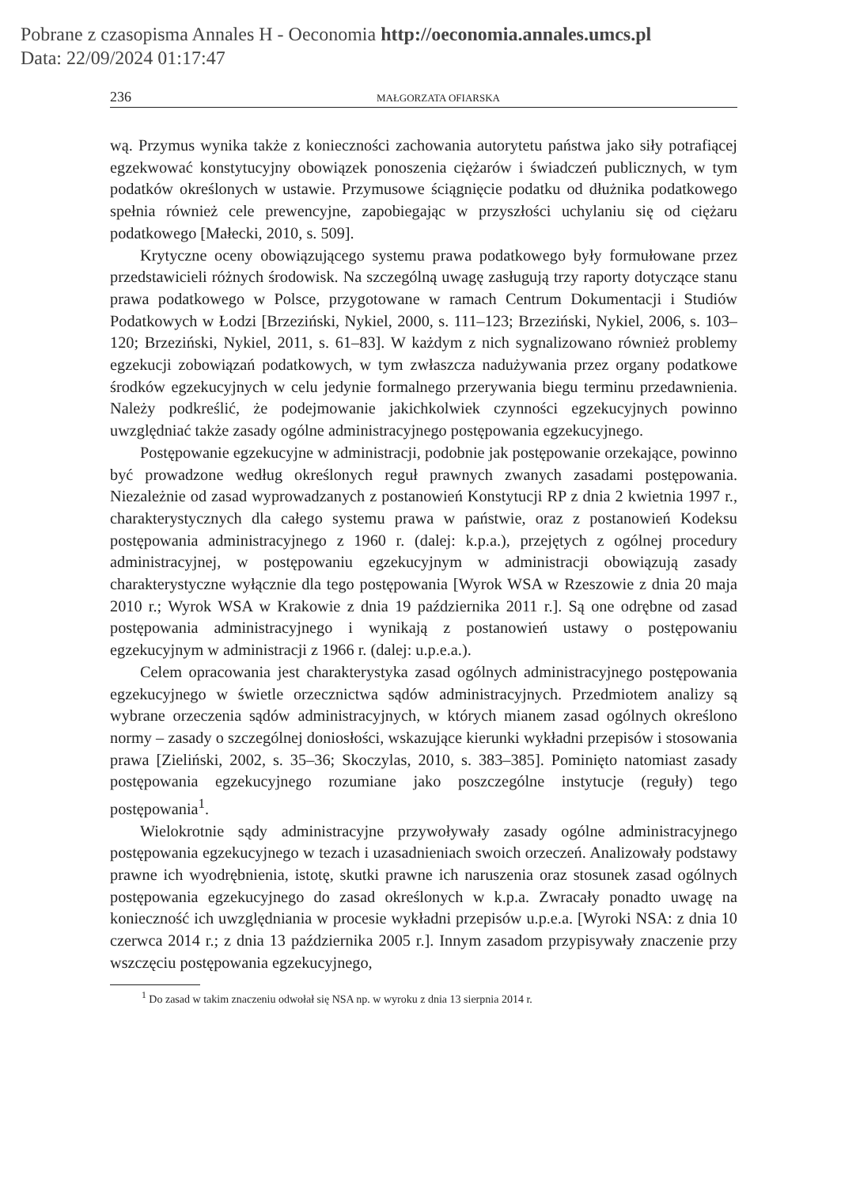Pobrane z czasopisma Annales H - Oeconomia http://oeconomia.annales.umcs.pl
Data: 22/09/2024 01:17:47
236 MAŁGORZATA OFIARSKA
wą. Przymus wynika także z konieczności zachowania autorytetu państwa jako siły potrafiącej egzekwować konstytucyjny obowiązek ponoszenia ciężarów i świadczeń publicznych, w tym podatków określonych w ustawie. Przymusowe ściągnięcie podatku od dłużnika podatkowego spełnia również cele prewencyjne, zapobiegając w przyszłości uchylaniu się od ciężaru podatkowego [Małecki, 2010, s. 509].
Krytyczne oceny obowiązującego systemu prawa podatkowego były formułowane przez przedstawicieli różnych środowisk. Na szczególną uwagę zasługują trzy raporty dotyczące stanu prawa podatkowego w Polsce, przygotowane w ramach Centrum Dokumentacji i Studiów Podatkowych w Łodzi [Brzeziński, Nykiel, 2000, s. 111–123; Brzeziński, Nykiel, 2006, s. 103–120; Brzeziński, Nykiel, 2011, s. 61–83]. W każdym z nich sygnalizowano również problemy egzekucji zobowiązań podatkowych, w tym zwłaszcza nadużywania przez organy podatkowe środków egzekucyjnych w celu jedynie formalnego przerywania biegu terminu przedawnienia. Należy podkreślić, że podejmowanie jakichkolwiek czynności egzekucyjnych powinno uwzględniać także zasady ogólne administracyjnego postępowania egzekucyjnego.
Postępowanie egzekucyjne w administracji, podobnie jak postępowanie orzekające, powinno być prowadzone według określonych reguł prawnych zwanych zasadami postępowania. Niezależnie od zasad wyprowadzanych z postanowień Konstytucji RP z dnia 2 kwietnia 1997 r., charakterystycznych dla całego systemu prawa w państwie, oraz z postanowień Kodeksu postępowania administracyjnego z 1960 r. (dalej: k.p.a.), przejętych z ogólnej procedury administracyjnej, w postępowaniu egzekucyjnym w administracji obowiązują zasady charakterystyczne wyłącznie dla tego postępowania [Wyrok WSA w Rzeszowie z dnia 20 maja 2010 r.; Wyrok WSA w Krakowie z dnia 19 października 2011 r.]. Są one odrębne od zasad postępowania administracyjnego i wynikają z postanowień ustawy o postępowaniu egzekucyjnym w administracji z 1966 r. (dalej: u.p.e.a.).
Celem opracowania jest charakterystyka zasad ogólnych administracyjnego postępowania egzekucyjnego w świetle orzecznictwa sądów administracyjnych. Przedmiotem analizy są wybrane orzeczenia sądów administracyjnych, w których mianem zasad ogólnych określono normy – zasady o szczególnej doniosłości, wskazujące kierunki wykładni przepisów i stosowania prawa [Zieliński, 2002, s. 35–36; Skoczylas, 2010, s. 383–385]. Pominięto natomiast zasady postępowania egzekucyjnego rozumiane jako poszczególne instytucje (reguły) tego postępowania<sup>1</sup>.
Wielokrotnie sądy administracyjne przywoływały zasady ogólne administracyjnego postępowania egzekucyjnego w tezach i uzasadnieniach swoich orzeczeń. Analizowały podstawy prawne ich wyodrębnienia, istotę, skutki prawne ich naruszenia oraz stosunek zasad ogólnych postępowania egzekucyjnego do zasad określonych w k.p.a. Zwracały ponadto uwagę na konieczność ich uwzględniania w procesie wykładni przepisów u.p.e.a. [Wyroki NSA: z dnia 10 czerwca 2014 r.; z dnia 13 października 2005 r.]. Innym zasadom przypisywały znaczenie przy wszczęciu postępowania egzekucyjnego,
<sup>1</sup> Do zasad w takim znaczeniu odwołał się NSA np. w wyroku z dnia 13 sierpnia 2014 r.